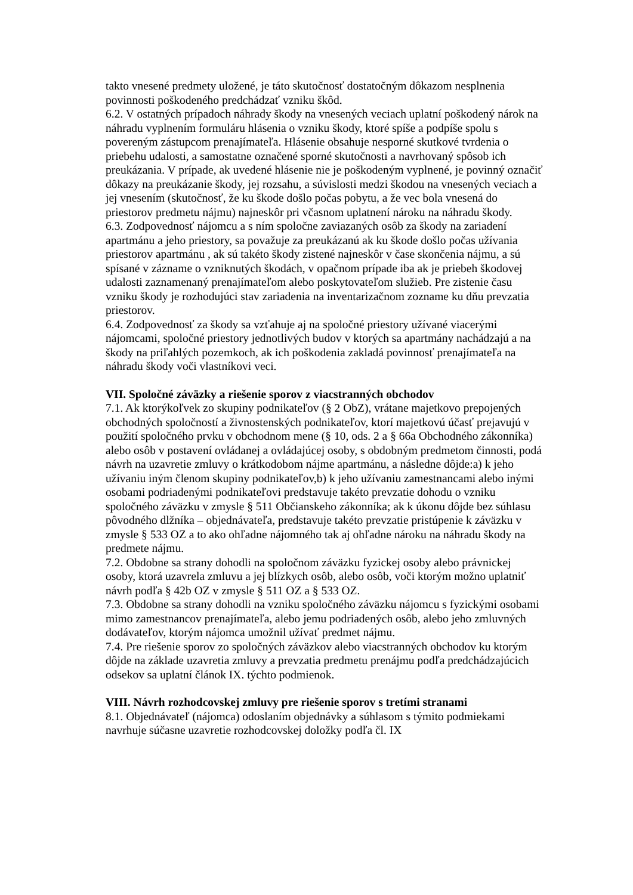takto vnesené predmety uložené, je táto skutočnosť dostatočným dôkazom nesplnenia povinnosti poškodeného predchádzať vzniku škôd.
6.2. V ostatných prípadoch náhrady škody na vnesených veciach uplatní poškodený nárok na náhradu vyplnením formuláru hlásenia o vzniku škody, ktoré spíše a podpíše spolu s povereným zástupcom prenajímateľa. Hlásenie obsahuje nesporné skutkové tvrdenia o priebehu udalosti, a samostatne označené sporné skutočnosti a navrhovaný spôsob ich preukázania. V prípade, ak uvedené hlásenie nie je poškodeným vyplnené, je povinný označiť dôkazy na preukázanie škody, jej rozsahu, a súvislosti medzi škodou na vnesených veciach a jej vnesením (skutočnosť, že ku škode došlo počas pobytu, a že vec bola vnesená do priestorov predmetu nájmu) najneskôr pri včasnom uplatnení nároku na náhradu škody.
6.3. Zodpovednosť nájomcu a s ním spoločne zaviazaných osôb za škody na zariadení apartmánu a jeho priestory, sa považuje za preukázanú ak ku škode došlo počas užívania priestorov apartmánu , ak sú takéto škody zistené najneskôr v čase skončenia nájmu, a sú spísané v zázname o vzniknutých škodách, v opačnom prípade iba ak je priebeh škodovej udalosti zaznamenaný prenajímateľom alebo poskytovateľom služieb. Pre zistenie času vzniku škody je rozhodujúci stav zariadenia na inventarizačnom zozname ku dňu prevzatia priestorov.
6.4. Zodpovednosť za škody sa vzťahuje aj na spoločné priestory užívané viacerými nájomcami, spoločné priestory jednotlivých budov v ktorých sa apartmány nachádzajú a na škody na priľahlých pozemkoch, ak ich poškodenia zakladá povinnosť prenajímateľa na náhradu škody voči vlastníkovi veci.
VII. Spoločné záväzky a riešenie sporov z viacstranných obchodov
7.1. Ak ktorýkoľvek zo skupiny podnikateľov (§ 2 ObZ), vrátane majetkovo prepojených obchodných spoločností a živnostenských podnikateľov, ktorí majetkovú účasť prejavujú v použití spoločného prvku v obchodnom mene (§ 10, ods. 2 a § 66a Obchodného zákonníka) alebo osôb v postavení ovládanej a ovládajúcej osoby, s obdobným predmetom činnosti, podá návrh na uzavretie zmluvy o krátkodobom nájme apartmánu, a následne dôjde:a) k jeho užívaniu iným členom skupiny podnikateľov,b) k jeho užívaniu zamestnancami alebo inými osobami podriadenými podnikateľovi predstavuje takéto prevzatie dohodu o vzniku spoločného záväzku v zmysle § 511 Občianskeho zákonníka; ak k úkonu dôjde bez súhlasu pôvodného dlžníka – objednávateľa, predstavuje takéto prevzatie pristúpenie k záväzku v zmysle § 533 OZ a to ako ohľadne nájomného tak aj ohľadne nároku na náhradu škody na predmete nájmu.
7.2. Obdobne sa strany dohodli na spoločnom záväzku fyzickej osoby alebo právnickej osoby, ktorá uzavrela zmluvu a jej blízkych osôb, alebo osôb, voči ktorým možno uplatniť návrh podľa § 42b OZ v zmysle § 511 OZ a § 533 OZ.
7.3. Obdobne sa strany dohodli na vzniku spoločného záväzku nájomcu s fyzickými osobami mimo zamestnancov prenajímateľa, alebo jemu podriadených osôb, alebo jeho zmluvných dodávateľov, ktorým nájomca umožnil užívať predmet nájmu.
7.4. Pre riešenie sporov zo spoločných záväzkov alebo viacstranných obchodov ku ktorým dôjde na základe uzavretia zmluvy a prevzatia predmetu prenájmu podľa predchádzajúcich odsekov sa uplatní článok IX. týchto podmienok.
VIII. Návrh rozhodcovskej zmluvy pre riešenie sporov s tretími stranami
8.1. Objednávateľ (nájomca) odoslaním objednávky a súhlasom s týmito podmiekami navrhuje súčasne uzavretie rozhodcovskej doložky podľa čl. IX